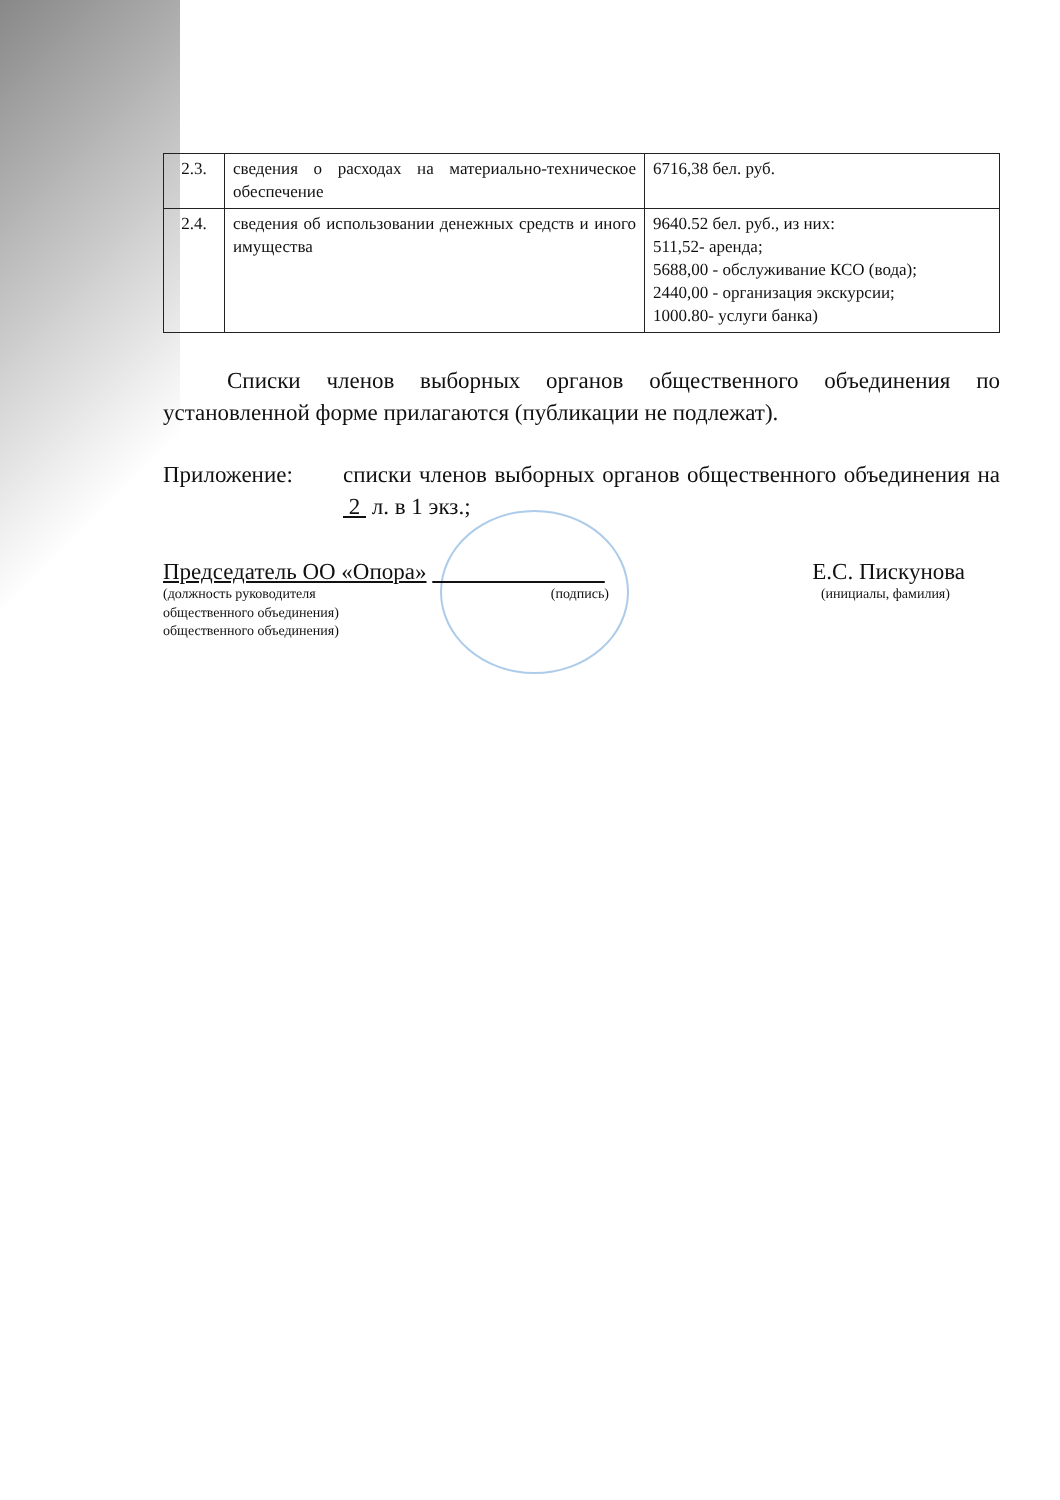| 2.3. | сведения о расходах на материально-техническое обеспечение | 6716,38 бел. руб. |
| 2.4. | сведения об использовании денежных средств и иного имущества | 9640.52 бел. руб., из них: 511,52- аренда; 5688,00 - обслуживание КСО (вода); 2440,00 - организация экскурсии; 1000.80- услуги банка) |
Списки членов выборных органов общественного объединения по установленной форме прилагаются (публикации не подлежат).
Приложение:
списки членов выборных органов общественного объединения на 2 л. в 1 экз.;
Председатель ОО «Опора» Е.С. Пискунова
(должность руководителя
общественного объединения)
общественного объединения) (подпись) (инициалы, фамилия)